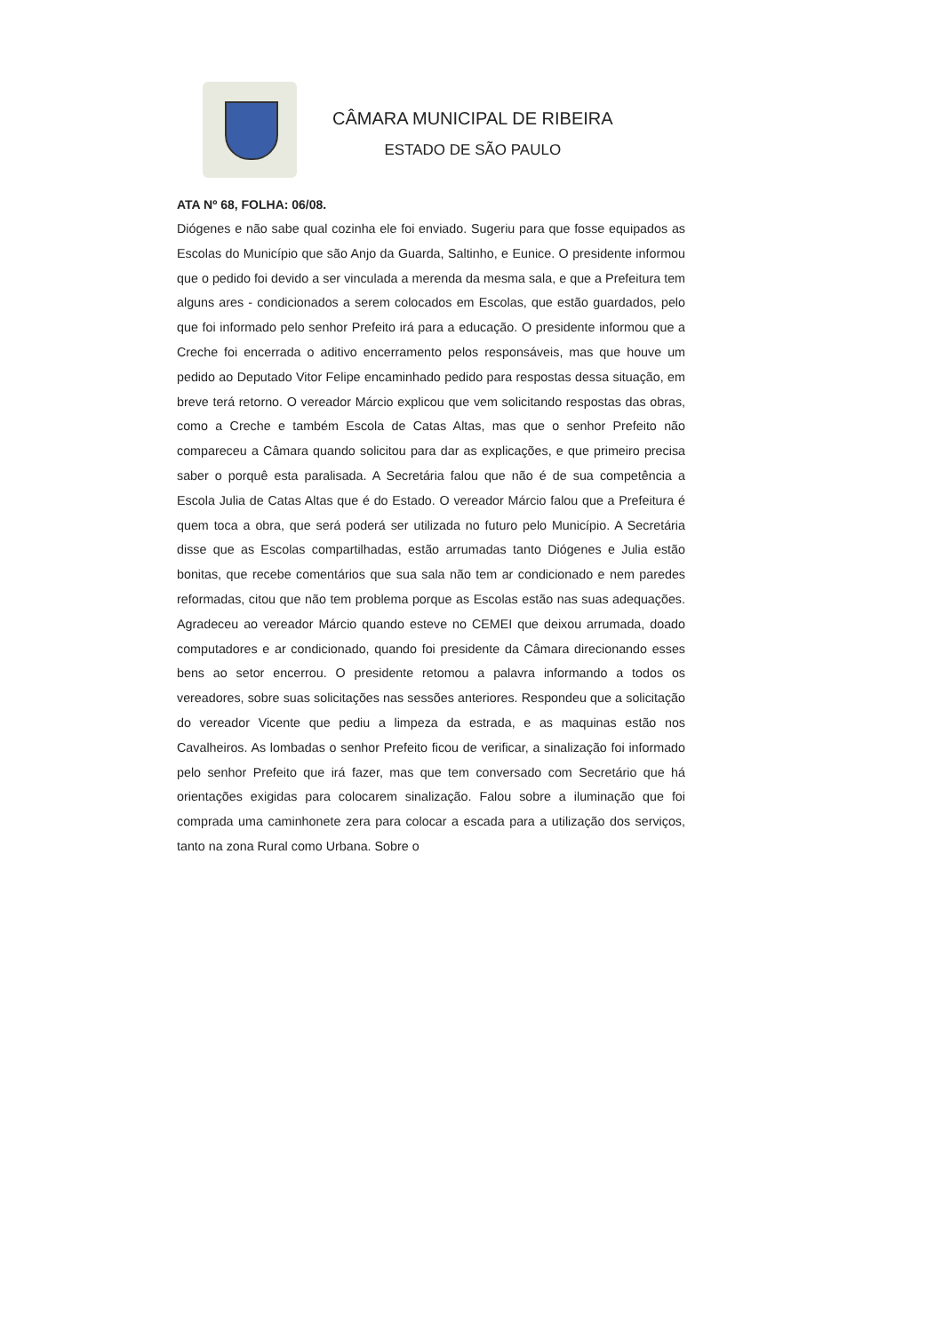CÂMARA MUNICIPAL DE RIBEIRA
ESTADO DE SÃO PAULO
ATA Nº 68, FOLHA: 06/08.
Diógenes e não sabe qual cozinha ele foi enviado. Sugeriu para que fosse equipados as Escolas do Município que são Anjo da Guarda, Saltinho, e Eunice. O presidente informou que o pedido foi devido a ser vinculada a merenda da mesma sala, e que a Prefeitura tem alguns ares - condicionados a serem colocados em Escolas, que estão guardados, pelo que foi informado pelo senhor Prefeito irá para a educação. O presidente informou que a Creche foi encerrada o aditivo encerramento pelos responsáveis, mas que houve um pedido ao Deputado Vitor Felipe encaminhado pedido para respostas dessa situação, em breve terá retorno. O vereador Márcio explicou que vem solicitando respostas das obras, como a Creche e também Escola de Catas Altas, mas que o senhor Prefeito não compareceu a Câmara quando solicitou para dar as explicações, e que primeiro precisa saber o porquê esta paralisada. A Secretária falou que não é de sua competência a Escola Julia de Catas Altas que é do Estado. O vereador Márcio falou que a Prefeitura é quem toca a obra, que será poderá ser utilizada no futuro pelo Município. A Secretária disse que as Escolas compartilhadas, estão arrumadas tanto Diógenes e Julia estão bonitas, que recebe comentários que sua sala não tem ar condicionado e nem paredes reformadas, citou que não tem problema porque as Escolas estão nas suas adequações. Agradeceu ao vereador Márcio quando esteve no CEMEI que deixou arrumada, doado computadores e ar condicionado, quando foi presidente da Câmara direcionando esses bens ao setor encerrou. O presidente retomou a palavra informando a todos os vereadores, sobre suas solicitações nas sessões anteriores. Respondeu que a solicitação do vereador Vicente que pediu a limpeza da estrada, e as maquinas estão nos Cavalheiros. As lombadas o senhor Prefeito ficou de verificar, a sinalização foi informado pelo senhor Prefeito que irá fazer, mas que tem conversado com Secretário que há orientações exigidas para colocarem sinalização. Falou sobre a iluminação que foi comprada uma caminhonete zera para colocar a escada para a utilização dos serviços, tanto na zona Rural como Urbana. Sobre o